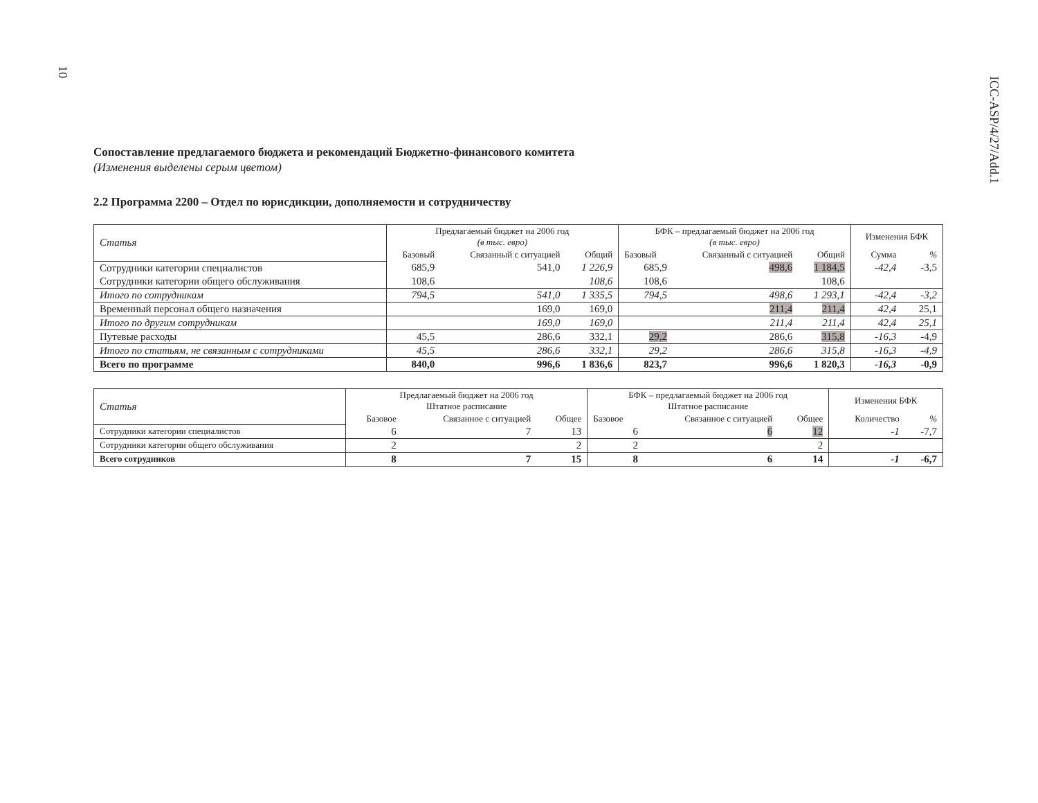10
ICC-ASP/4/27/Add.1
Сопоставление предлагаемого бюджета и рекомендаций Бюджетно-финансового комитета
(Изменения выделены серым цветом)
2.2 Программа 2200 – Отдел по юрисдикции, дополняемости и сотрудничеству
| Статья | Предлагаемый бюджет на 2006 год (в тыс. евро) | | | БФК – предлагаемый бюджет на 2006 год (в тыс. евро) | | | Изменения БФК | |
| --- | --- | --- | --- | --- | --- | --- | --- | --- |
| | Базовый | Связанный с ситуацией | Общий | Базовый | Связанный с ситуацией | Общий | Сумма | % |
| Сотрудники категории специалистов | 685,9 | 541,0 | 1 226,9 | 685,9 | 498,6 | 1 184,5 | -42,4 | -3,5 |
| Сотрудники категории общего обслуживания | 108,6 | | 108,6 | 108,6 | | 108,6 | | |
| Итого по сотрудникам | 794,5 | 541,0 | 1 335,5 | 794,5 | 498,6 | 1 293,1 | -42,4 | -3,2 |
| Временный персонал общего назначения | | 169,0 | 169,0 | | 211,4 | 211,4 | 42,4 | 25,1 |
| Итого по другим сотрудникам | | 169,0 | 169,0 | | 211,4 | 211,4 | 42,4 | 25,1 |
| Путевые расходы | 45,5 | 286,6 | 332,1 | 29,2 | 286,6 | 315,8 | -16,3 | -4,9 |
| Итого по статьям, не связанным с сотрудниками | 45,5 | 286,6 | 332,1 | 29,2 | 286,6 | 315,8 | -16,3 | -4,9 |
| Всего по программе | 840,0 | 996,6 | 1 836,6 | 823,7 | 996,6 | 1 820,3 | -16,3 | -0,9 |
| Статья | Предлагаемый бюджет на 2006 год Штатное расписание | | | БФК – предлагаемый бюджет на 2006 год Штатное расписание | | | Изменения БФК | |
| --- | --- | --- | --- | --- | --- | --- | --- | --- |
| | Базовое | Связанное с ситуацией | Общее | Базовое | Связанное с ситуацией | Общее | Количество | % |
| Сотрудники категории специалистов | 6 | 7 | 13 | 6 | 6 | 12 | -1 | -7,7 |
| Сотрудники категории общего обслуживания | 2 | | 2 | 2 | | 2 | | |
| Всего сотрудников | 8 | 7 | 15 | 8 | 6 | 14 | -1 | -6,7 |